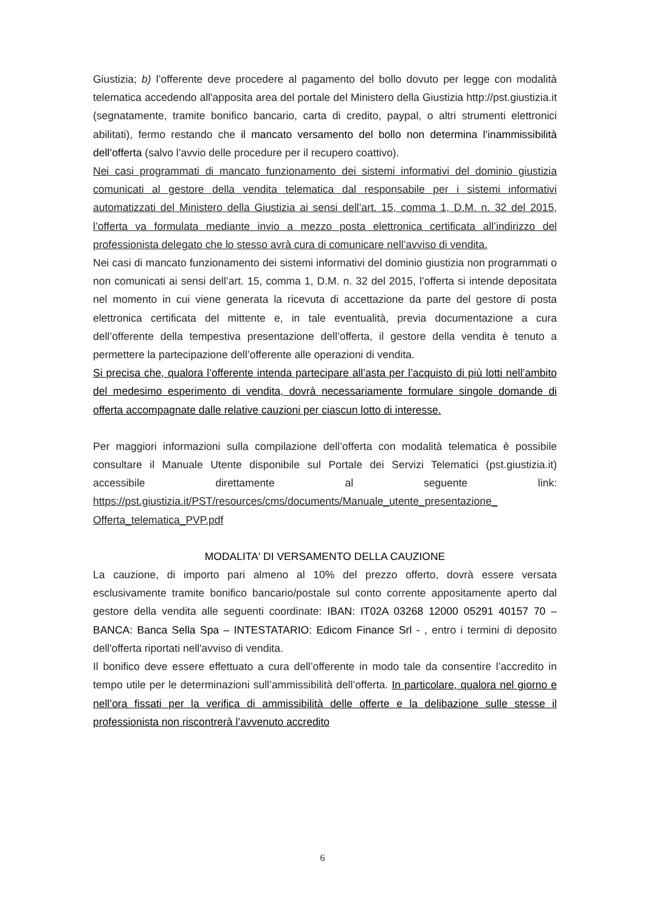Giustizia; b) l’offerente deve procedere al pagamento del bollo dovuto per legge con modalità telematica accedendo all'apposita area del portale del Ministero della Giustizia http://pst.giustizia.it (segnatamente, tramite bonifico bancario, carta di credito, paypal, o altri strumenti elettronici abilitati), fermo restando che il mancato versamento del bollo non determina l’inammissibilità dell’offerta (salvo l’avvio delle procedure per il recupero coattivo).
Nei casi programmati di mancato funzionamento dei sistemi informativi del dominio giustizia comunicati al gestore della vendita telematica dal responsabile per i sistemi informativi automatizzati del Ministero della Giustizia ai sensi dell’art. 15, comma 1, D.M. n. 32 del 2015, l’offerta va formulata mediante invio a mezzo posta elettronica certificata all’indirizzo del professionista delegato che lo stesso avrà cura di comunicare nell’avviso di vendita.
Nei casi di mancato funzionamento dei sistemi informativi del dominio giustizia non programmati o non comunicati ai sensi dell’art. 15, comma 1, D.M. n. 32 del 2015, l’offerta si intende depositata nel momento in cui viene generata la ricevuta di accettazione da parte del gestore di posta elettronica certificata del mittente e, in tale eventualità, previa documentazione a cura dell’offerente della tempestiva presentazione dell’offerta, il gestore della vendita è tenuto a permettere la partecipazione dell’offerente alle operazioni di vendita.
Si precisa che, qualora l’offerente intenda partecipare all’asta per l’acquisto di più lotti nell’ambito del medesimo esperimento di vendita, dovrà necessariamente formulare singole domande di offerta accompagnate dalle relative cauzioni per ciascun lotto di interesse.
Per maggiori informazioni sulla compilazione dell’offerta con modalità telematica è possibile consultare il Manuale Utente disponibile sul Portale dei Servizi Telematici (pst.giustizia.it) accessibile direttamente al seguente link: https://pst.giustizia.it/PST/resources/cms/documents/Manuale_utente_presentazione_ Offerta_telematica_PVP.pdf
MODALITA' DI VERSAMENTO DELLA CAUZIONE
La cauzione, di importo pari almeno al 10% del prezzo offerto, dovrà essere versata esclusivamente tramite bonifico bancario/postale sul conto corrente appositamente aperto dal gestore della vendita alle seguenti coordinate: IBAN: IT02A 03268 12000 05291 40157 70 – BANCA: Banca Sella Spa – INTESTATARIO: Edicom Finance Srl - , entro i termini di deposito dell'offerta riportati nell'avviso di vendita.
Il bonifico deve essere effettuato a cura dell’offerente in modo tale da consentire l’accredito in tempo utile per le determinazioni sull’ammissibilità dell’offerta. In particolare, qualora nel giorno e nell’ora fissati per la verifica di ammissibilità delle offerte e la delibazione sulle stesse il professionista non riscontrerà l’avvenuto accredito
6